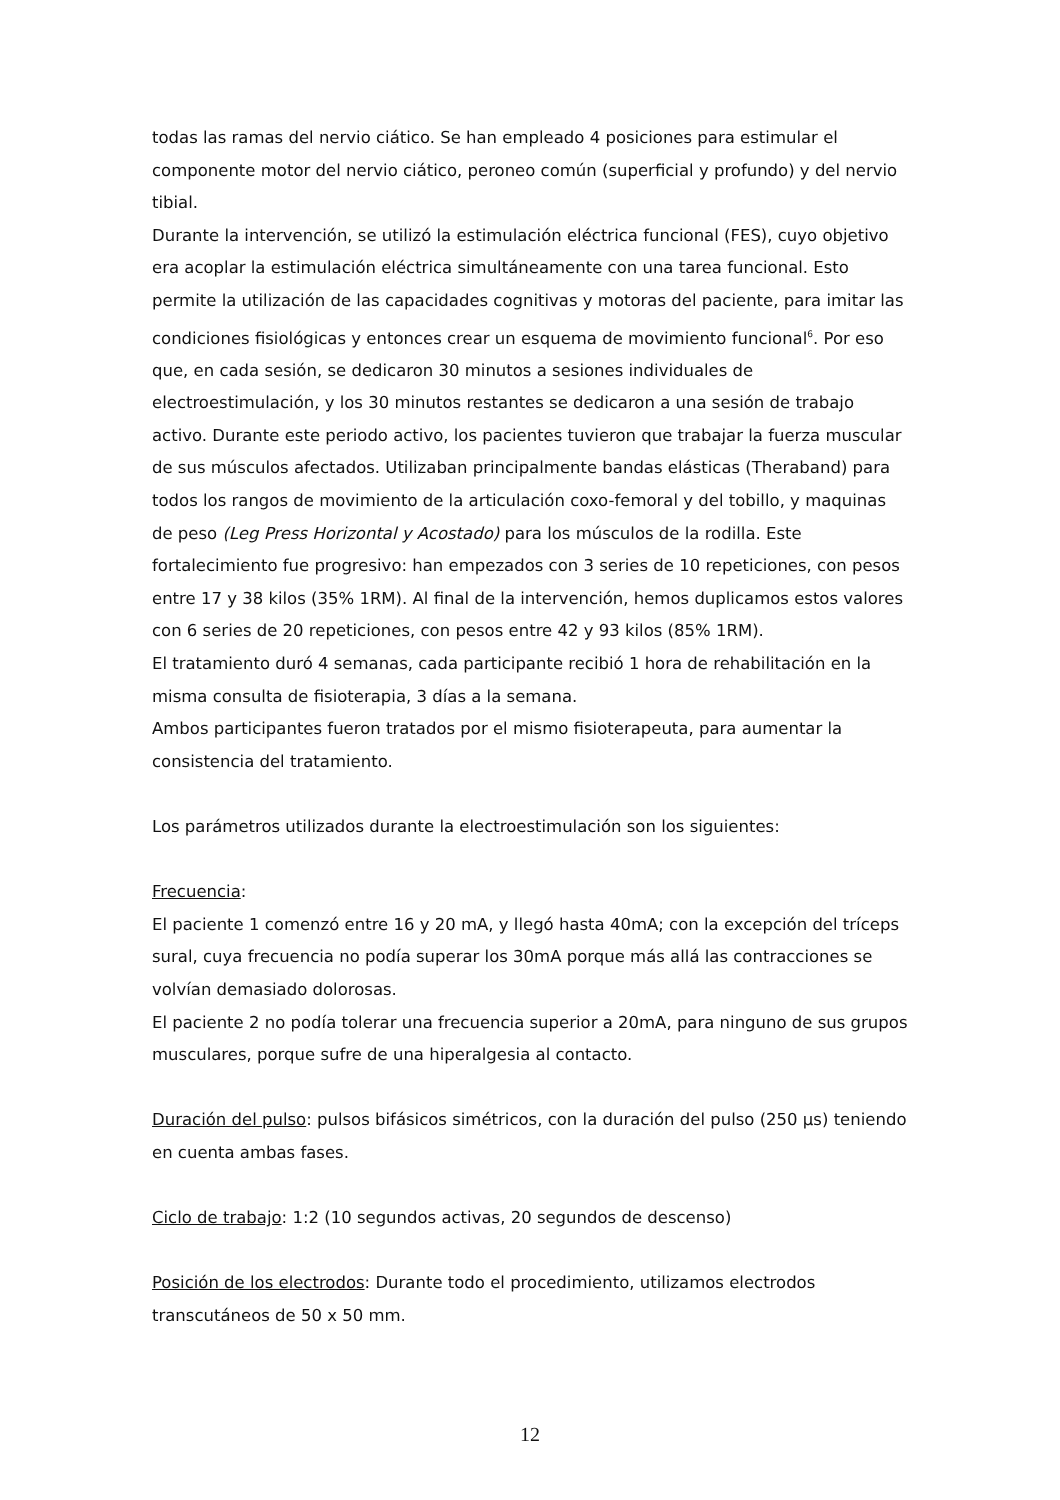todas las ramas del nervio ciático. Se han empleado 4 posiciones para estimular el componente motor del nervio ciático, peroneo común (superficial y profundo) y del nervio tibial.
Durante la intervención, se utilizó la estimulación eléctrica funcional (FES), cuyo objetivo era acoplar la estimulación eléctrica simultáneamente con una tarea funcional. Esto permite la utilización de las capacidades cognitivas y motoras del paciente, para imitar las condiciones fisiológicas y entonces crear un esquema de movimiento funcional<sup>6</sup>. Por eso que, en cada sesión, se dedicaron 30 minutos a sesiones individuales de electroestimulación, y los 30 minutos restantes se dedicaron a una sesión de trabajo activo. Durante este periodo activo, los pacientes tuvieron que trabajar la fuerza muscular de sus músculos afectados. Utilizaban principalmente bandas elásticas (Theraband) para todos los rangos de movimiento de la articulación coxo-femoral y del tobillo, y maquinas de peso (Leg Press Horizontal y Acostado) para los músculos de la rodilla. Este fortalecimiento fue progresivo: han empezados con 3 series de 10 repeticiones, con pesos entre 17 y 38 kilos (35% 1RM). Al final de la intervención, hemos duplicamos estos valores con 6 series de 20 repeticiones, con pesos entre 42 y 93 kilos (85% 1RM).
El tratamiento duró 4 semanas, cada participante recibió 1 hora de rehabilitación en la misma consulta de fisioterapia, 3 días a la semana.
Ambos participantes fueron tratados por el mismo fisioterapeuta, para aumentar la consistencia del tratamiento.
Los parámetros utilizados durante la electroestimulación son los siguientes:
Frecuencia:
El paciente 1 comenzó entre 16 y 20 mA, y llegó hasta 40mA; con la excepción del tríceps sural, cuya frecuencia no podía superar los 30mA porque más allá las contracciones se volvían demasiado dolorosas.
El paciente 2 no podía tolerar una frecuencia superior a 20mA, para ninguno de sus grupos musculares, porque sufre de una hiperalgesia al contacto.
Duración del pulso: pulsos bifásicos simétricos, con la duración del pulso (250 µs) teniendo en cuenta ambas fases.
Ciclo de trabajo: 1:2 (10 segundos activas, 20 segundos de descenso)
Posición de los electrodos: Durante todo el procedimiento, utilizamos electrodos transcutáneos de 50 x 50 mm.
12